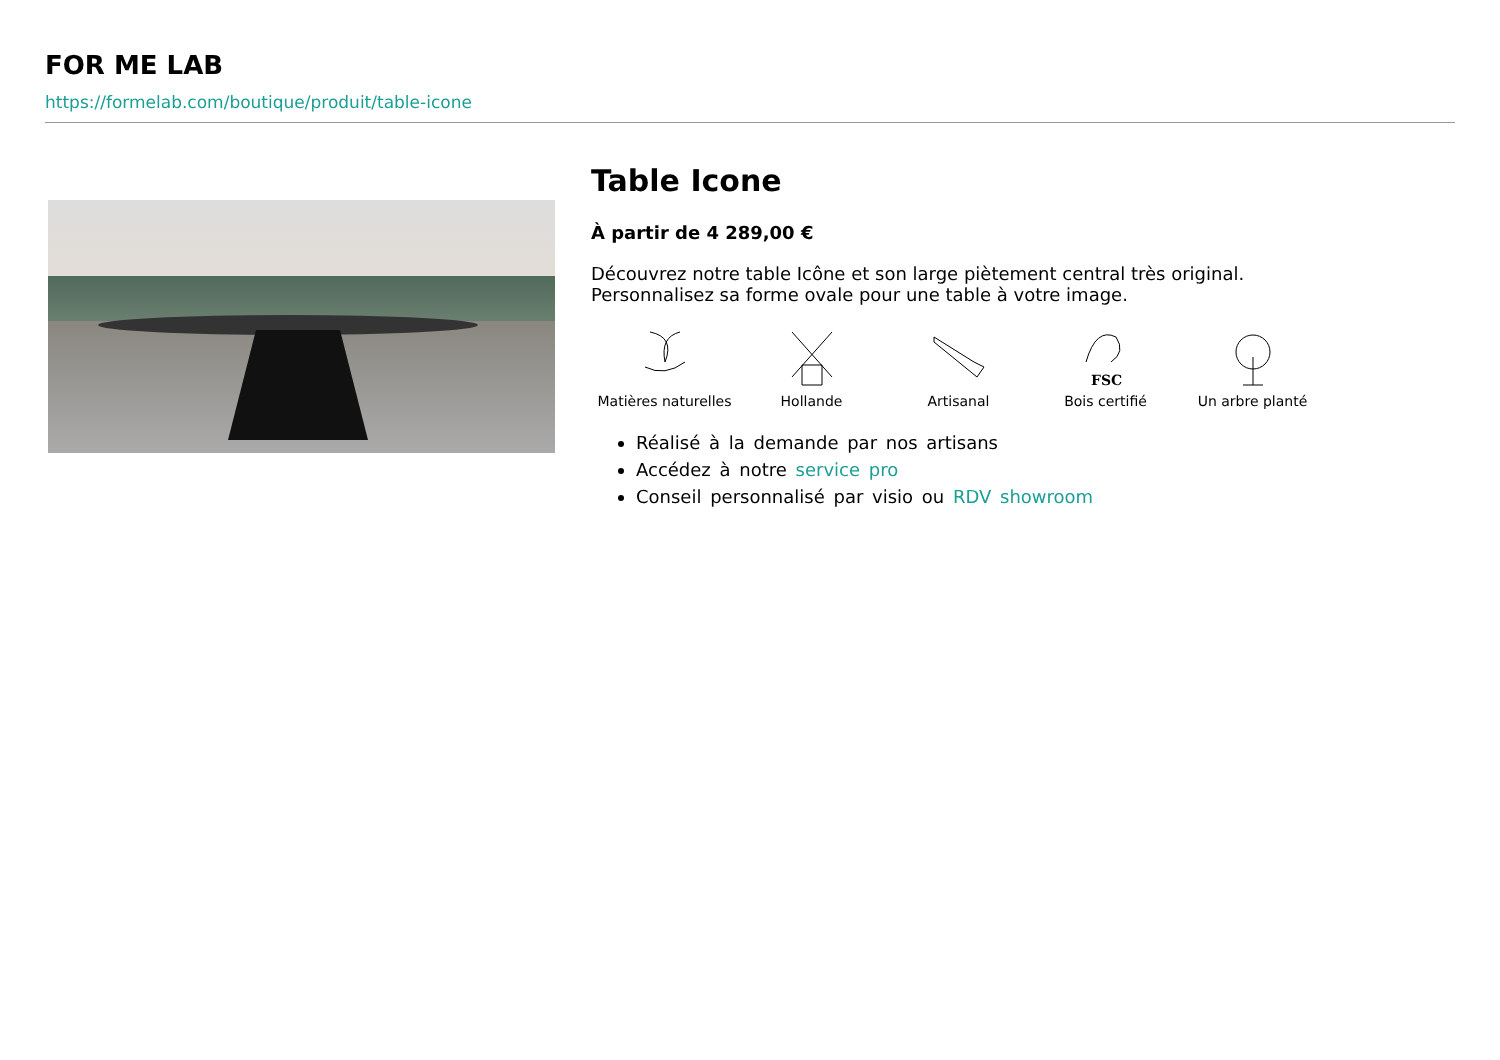FOR ME LAB
https://formelab.com/boutique/produit/table-icone
Table Icone
À partir de 4 289,00 €
Découvrez notre table Icône et son large piètement central très original.
Personnalisez sa forme ovale pour une table à votre image.
Matières naturelles
Hollande Artisanal
FSC
Bois certifié
Un arbre planté
Réalisé à la demande par nos artisans
Accédez à notre service pro
Conseil personnalisé par visio ou RDV showroom